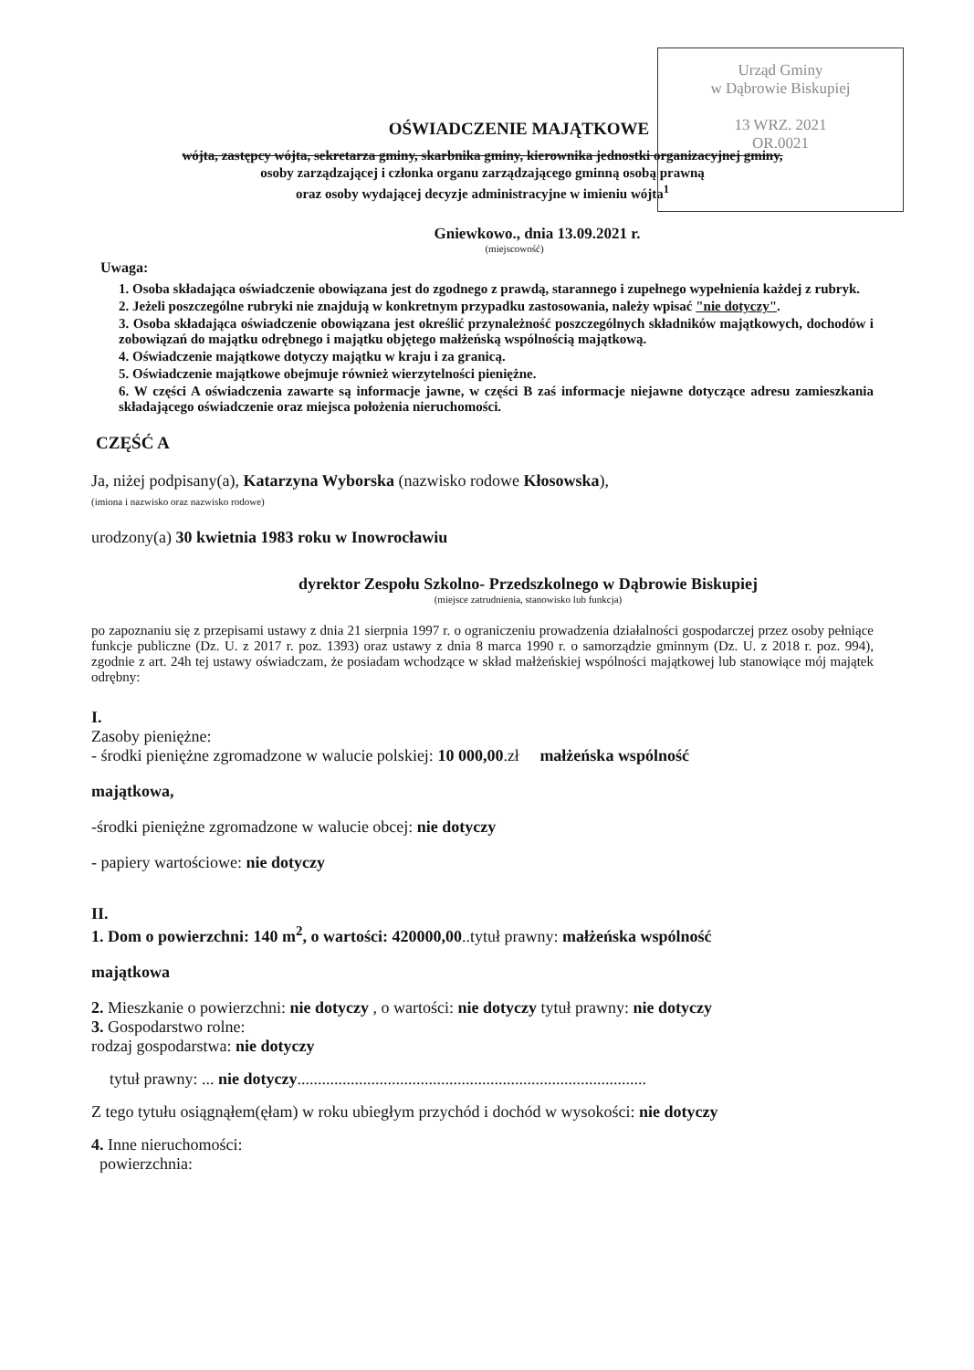Urząd Gminy
w Dąbrowie Biskupiej
13 WRZ. 2021
OR.0021
OŚWIADCZENIE MAJĄTKOWE
wójta, zastępcy wójta, sekretarza gminy, skarbnika gminy, kierownika jednostki organizacyjnej gminy,
osoby zarządzającej i członka organu zarządzającego gminną osobą prawną
oraz osoby wydającej decyzje administracyjne w imieniu wójta<sup>1</sup>
Gniewkowo., dnia 13.09.2021 r.
(miejscowość)
Uwaga:
1. Osoba składająca oświadczenie obowiązana jest do zgodnego z prawdą, starannego i zupełnego wypełnienia każdej z rubryk.
2. Jeżeli poszczególne rubryki nie znajdują w konkretnym przypadku zastosowania, należy wpisać "nie dotyczy".
3. Osoba składająca oświadczenie obowiązana jest określić przynależność poszczególnych składników majątkowych, dochodów i zobowiązań do majątku odrębnego i majątku objętego małżeńską wspólnością majątkową.
4. Oświadczenie majątkowe dotyczy majątku w kraju i za granicą.
5. Oświadczenie majątkowe obejmuje również wierzytelności pieniężne.
6. W części A oświadczenia zawarte są informacje jawne, w części B zaś informacje niejawne dotyczące adresu zamieszkania składającego oświadczenie oraz miejsca położenia nieruchomości.
CZĘŚĆ A
Ja, niżej podpisany(a), Katarzyna Wyborska (nazwisko rodowe Kłosowska),
(imiona i nazwisko oraz nazwisko rodowe)
urodzony(a) 30 kwietnia 1983 roku w Inowrocławiu
dyrektor Zespołu Szkolno- Przedszkolnego w Dąbrowie Biskupiej
(miejsce zatrudnienia, stanowisko lub funkcja)
po zapoznaniu się z przepisami ustawy z dnia 21 sierpnia 1997 r. o ograniczeniu prowadzenia działalności gospodarczej przez osoby pełniące funkcje publiczne (Dz. U. z 2017 r. poz. 1393) oraz ustawy z dnia 8 marca 1990 r. o samorządzie gminnym (Dz. U. z 2018 r. poz. 994), zgodnie z art. 24h tej ustawy oświadczam, że posiadam wchodzące w skład małżeńskiej wspólności majątkowej lub stanowiące mój majątek odrębny:
I.
Zasoby pieniężne:
- środki pieniężne zgromadzone w walucie polskiej: 10 000,00.zł małżeńska wspólność
majątkowa,
-środki pieniężne zgromadzone w walucie obcej: nie dotyczy
- papiery wartościowe: nie dotyczy
II.
1. Dom o powierzchni: 140 m<sup>2</sup>, o wartości: 420000,00..tytuł prawny: małżeńska wspólność
majątkowa
2. Mieszkanie o powierzchni: nie dotyczy , o wartości: nie dotyczy tytuł prawny: nie dotyczy
3. Gospodarstwo rolne:
rodzaj gospodarstwa: nie dotyczy
tytuł prawny: ... nie dotyczy.....................................................................................
Z tego tytułu osiągnąłem(ęłam) w roku ubiegłym przychód i dochód w wysokości: nie dotyczy
4. Inne nieruchomości:
powierzchnia: